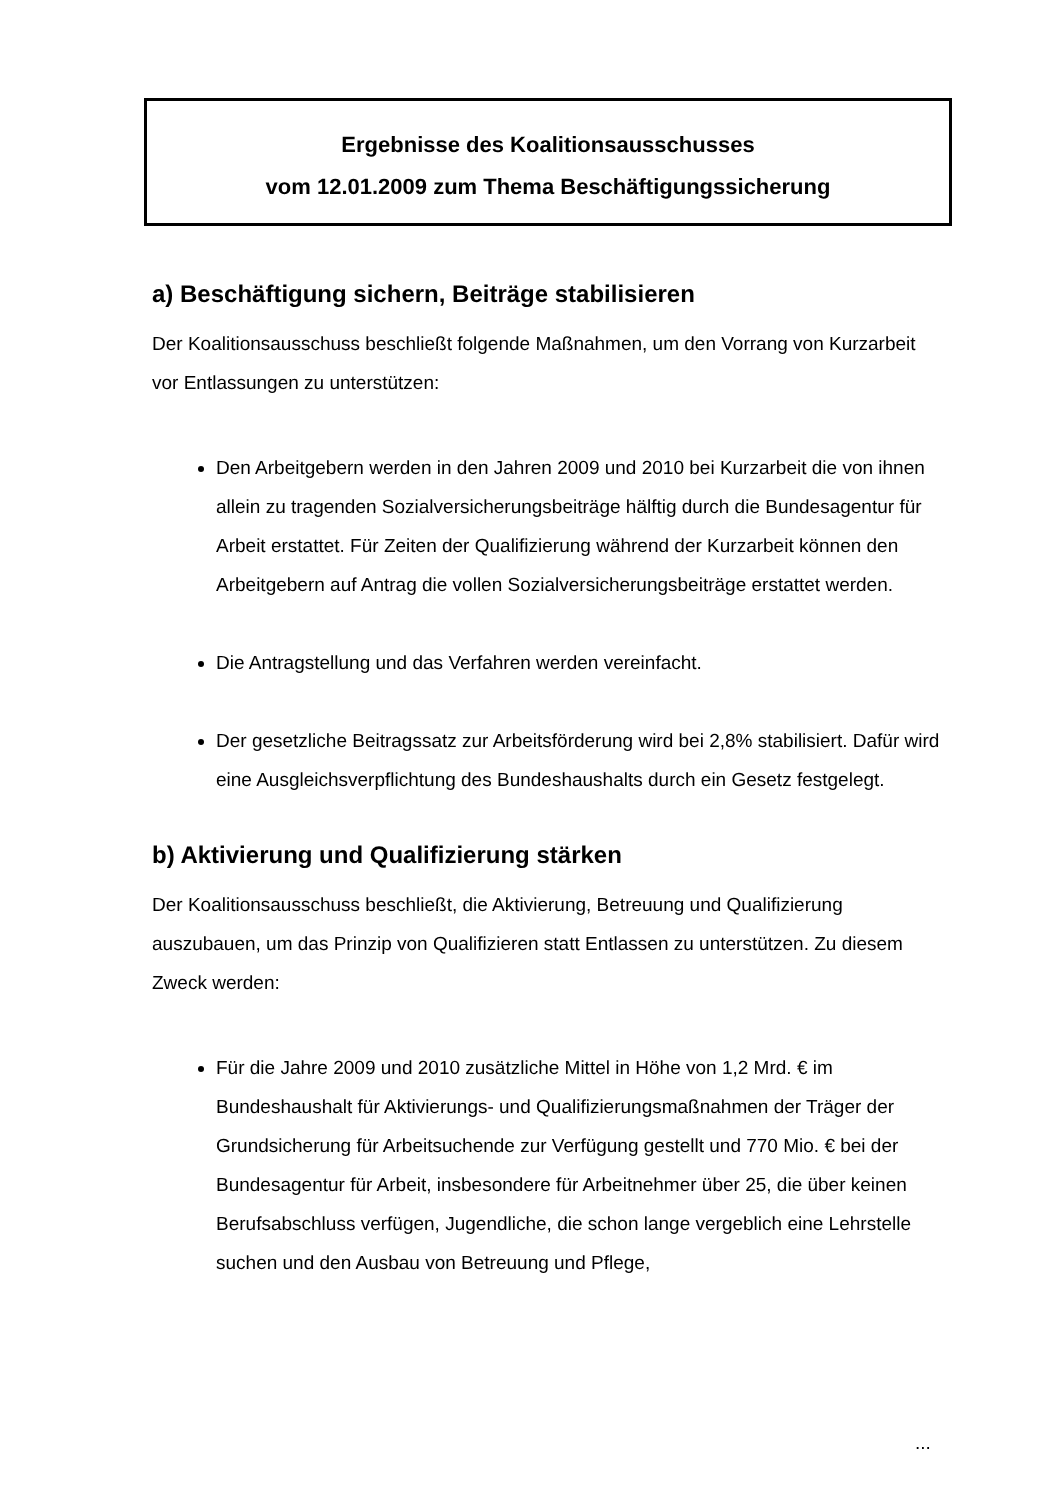Ergebnisse des Koalitionsausschusses
vom 12.01.2009 zum Thema Beschäftigungssicherung
a) Beschäftigung sichern, Beiträge stabilisieren
Der Koalitionsausschuss beschließt folgende Maßnahmen, um den Vorrang von Kurzarbeit vor Entlassungen zu unterstützen:
Den Arbeitgebern werden in den Jahren 2009 und 2010 bei Kurzarbeit die von ihnen allein zu tragenden Sozialversicherungsbeiträge hälftig durch die Bundesagentur für Arbeit erstattet. Für Zeiten der Qualifizierung während der Kurzarbeit können den Arbeitgebern auf Antrag die vollen Sozialversicherungsbeiträge erstattet werden.
Die Antragstellung und das Verfahren werden vereinfacht.
Der gesetzliche Beitragssatz zur Arbeitsförderung wird bei 2,8% stabilisiert. Dafür wird eine Ausgleichsverpflichtung des Bundeshaushalts durch ein Gesetz festgelegt.
b) Aktivierung und Qualifizierung stärken
Der Koalitionsausschuss beschließt, die Aktivierung, Betreuung und Qualifizierung auszubauen, um das Prinzip von Qualifizieren statt Entlassen zu unterstützen. Zu diesem Zweck werden:
Für die Jahre 2009 und 2010 zusätzliche Mittel in Höhe von 1,2 Mrd. € im Bundeshaushalt für Aktivierungs- und Qualifizierungsmaßnahmen der Träger der Grundsicherung für Arbeitsuchende zur Verfügung gestellt und 770 Mio. € bei der Bundesagentur für Arbeit, insbesondere für Arbeitnehmer über 25, die über keinen Berufsabschluss verfügen, Jugendliche, die schon lange vergeblich eine Lehrstelle suchen und den Ausbau von Betreuung und Pflege,
...